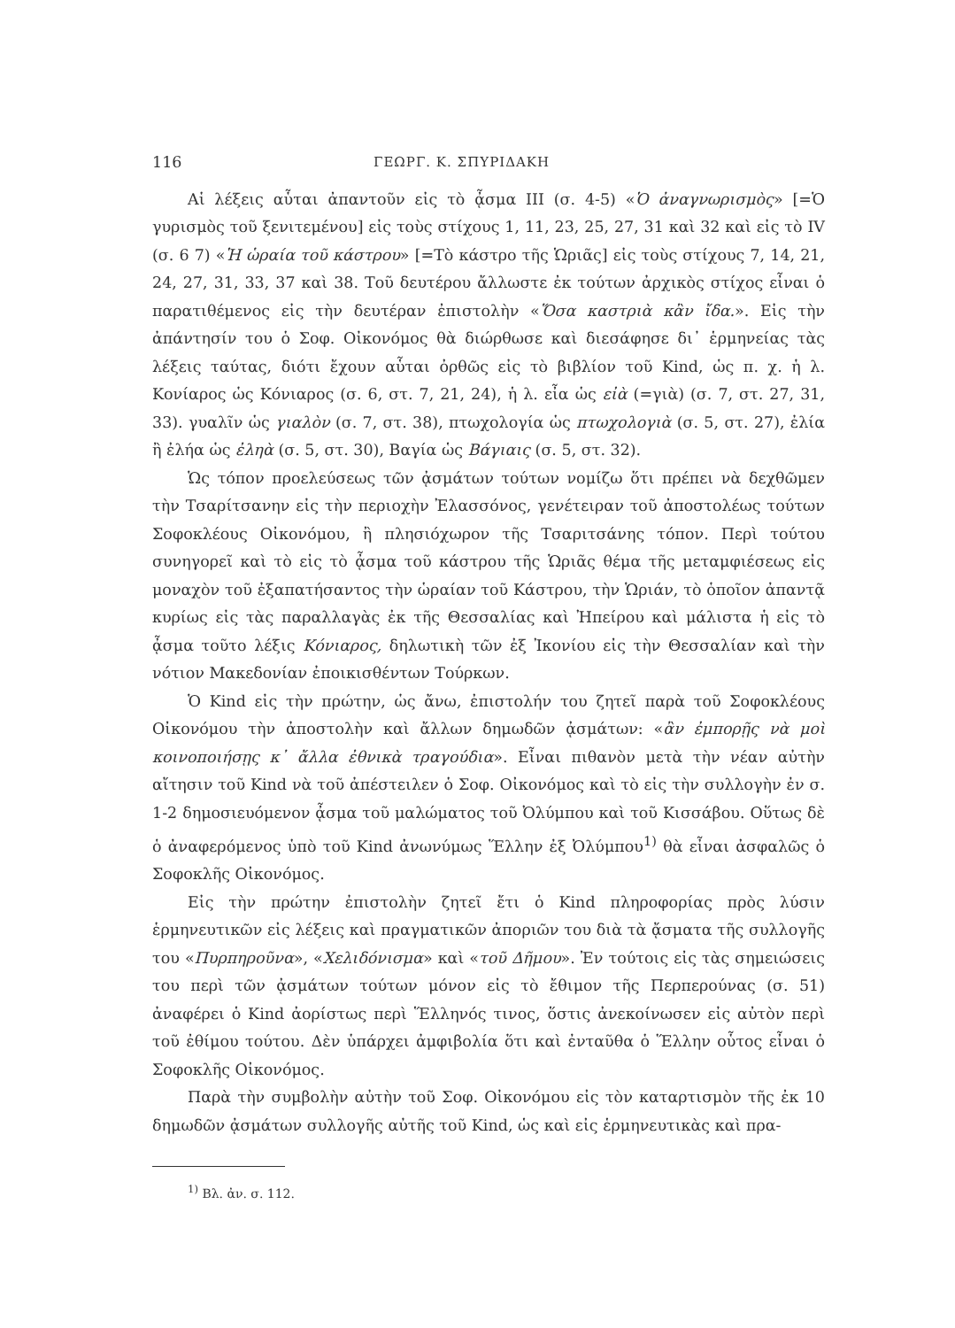116 ΓΕΩΡΓ. Κ. ΣΠΥΡΙΔΑΚΗ
Αἱ λέξεις αὗται ἀπαντοῦν εἰς τὸ ᾆσμα III (σ. 4-5) «Ὁ ἀναγνωρισμὸς» [=Ὁ γυρισμὸς τοῦ ξενιτεμένου] εἰς τοὺς στίχους 1, 11, 23, 25, 27, 31 καὶ 32 καὶ εἰς τὸ IV (σ. 6 7) «Ἡ ὡραία τοῦ κάστρου» [=Τὸ κάστρο τῆς Ὡριᾶς] εἰς τοὺς στίχους 7, 14, 21, 24, 27, 31, 33, 37 καὶ 38. Τοῦ δευτέρου ἄλλωστε ἐκ τούτων ἀρχικὸς στίχος εἶναι ὁ παρατιθέμενος εἰς τὴν δευτέραν ἐπιστολὴν «Ὅσα καστριὰ κἂν ἴδα.». Εἰς τὴν ἀπάντησίν του ὁ Σοφ. Οἰκονόμος θὰ διώρθωσε καὶ διεσάφησε δι᾽ ἑρμηνείας τὰς λέξεις ταύτας, διότι ἔχουν αὗται ὀρθῶς εἰς τὸ βιβλίον τοῦ Kind, ὡς π. χ. ἡ λ. Κονίαρος ὡς Κόνιαρος (σ. 6, στ. 7, 21, 24), ἡ λ. εἶα ὡς εἰὰ (=γιὰ) (σ. 7, στ. 27, 31, 33). γυαλῖν ὡς γιαλὸν (σ. 7, στ. 38), πτωχολογία ὡς πτωχολογιὰ (σ. 5, στ. 27), ἐλία ἢ ἐλήα ὡς ἐληὰ (σ. 5, στ. 30), Βαγία ὡς Βάγιαις (σ. 5, στ. 32).
Ὡς τόπον προελεύσεως τῶν ᾀσμάτων τούτων νομίζω ὅτι πρέπει νὰ δεχθῶμεν τὴν Τσαρίτσανην εἰς τὴν περιοχὴν Ἐλασσόνος, γενέτειραν τοῦ ἀποστολέως τούτων Σοφοκλέους Οἰκονόμου, ἢ πλησιόχωρον τῆς Τσαριτσάνης τόπον. Περὶ τούτου συνηγορεῖ καὶ τὸ εἰς τὸ ᾆσμα τοῦ κάστρου τῆς Ὡριᾶς θέμα τῆς μεταμφιέσεως εἰς μοναχὸν τοῦ ἐξαπατήσαντος τὴν ὡραίαν τοῦ Κάστρου, τὴν Ὡριάν, τὸ ὁποῖον ἀπαντᾷ κυρίως εἰς τὰς παραλλαγὰς ἐκ τῆς Θεσσαλίας καὶ Ἠπείρου καὶ μάλιστα ἡ εἰς τὸ ᾆσμα τοῦτο λέξις Κόνιαρος, δηλωτικὴ τῶν ἐξ Ἰκονίου εἰς τὴν Θεσσαλίαν καὶ τὴν νότιον Μακεδονίαν ἐποικισθέντων Τούρκων.
Ὁ Kind εἰς τὴν πρώτην, ὡς ἄνω, ἐπιστολήν του ζητεῖ παρὰ τοῦ Σοφοκλέους Οἰκονόμου τὴν ἀποστολὴν καὶ ἄλλων δημωδῶν ᾀσμάτων: «ἂν ἐμπορῇς νὰ μοὶ κοινοποιήσῃς κ᾽ ἄλλα ἐθνικὰ τραγούδια». Εἶναι πιθανὸν μετὰ τὴν νέαν αὐτὴν αἴτησιν τοῦ Kind νὰ τοῦ ἀπέστειλεν ὁ Σοφ. Οἰκονόμος καὶ τὸ εἰς τὴν συλλογὴν ἐν σ. 1-2 δημοσιευόμενον ᾆσμα τοῦ μαλώματος τοῦ Ὀλύμπου καὶ τοῦ Κισσάβου. Οὕτως δὲ ὁ ἀναφερόμενος ὑπὸ τοῦ Kind ἀνωνύμως Ἕλλην ἐξ Ὀλύμπου<sup>1)</sup> θὰ εἶναι ἀσφαλῶς ὁ Σοφοκλῆς Οἰκονόμος.
Εἰς τὴν πρώτην ἐπιστολὴν ζητεῖ ἔτι ὁ Kind πληροφορίας πρὸς λύσιν ἑρμηνευτικῶν εἰς λέξεις καὶ πραγματικῶν ἀποριῶν του διὰ τὰ ᾄσματα τῆς συλλογῆς του «Πυρπηροῦνα», «Χελιδόνισμα» καὶ «τοῦ Δῆμου». Ἐν τούτοις εἰς τὰς σημειώσεις του περὶ τῶν ᾀσμάτων τούτων μόνον εἰς τὸ ἔθιμον τῆς Περπερούνας (σ. 51) ἀναφέρει ὁ Kind ἀορίστως περὶ Ἕλληνός τινος, ὅστις ἀνεκοίνωσεν εἰς αὐτὸν περὶ τοῦ ἐθίμου τούτου. Δὲν ὑπάρχει ἀμφιβολία ὅτι καὶ ἐνταῦθα ὁ Ἕλλην οὗτος εἶναι ὁ Σοφοκλῆς Οἰκονόμος.
Παρὰ τὴν συμβολὴν αὐτὴν τοῦ Σοφ. Οἰκονόμου εἰς τὸν καταρτισμὸν τῆς ἐκ 10 δημωδῶν ᾀσμάτων συλλογῆς αὐτῆς τοῦ Kind, ὡς καὶ εἰς ἑρμηνευτικὰς καὶ πρα-
<sup>1)</sup> Βλ. ἀν. σ. 112.